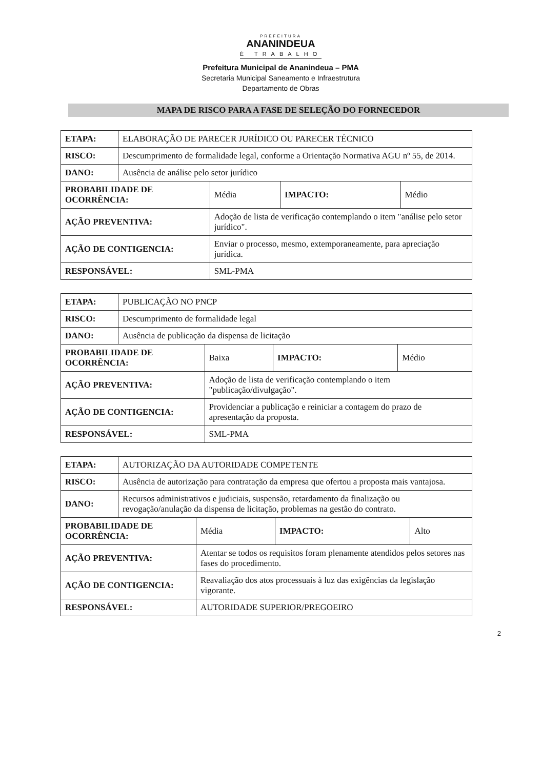PREFEITURA
ANANINDEUA
É TRABALHO
Prefeitura Municipal de Ananindeua – PMA
Secretaria Municipal Saneamento e Infraestrutura
Departamento de Obras
MAPA DE RISCO PARA A FASE DE SELEÇÃO DO FORNECEDOR
| ETAPA: | ELABORAÇÃO DE PARECER JURÍDICO OU PARECER TÉCNICO | | | |
| RISCO: | Descumprimento de formalidade legal, conforme a Orientação Normativa AGU nº 55, de 2014. | | | |
| DANO: | Ausência de análise pelo setor jurídico | | | |
| PROBABILIDADE DE OCORRÊNCIA: | | Média | IMPACTO: | Médio |
| AÇÃO PREVENTIVA: | | Adoção de lista de verificação contemplando o item "análise pelo setor jurídico". | | |
| AÇÃO DE CONTIGENCIA: | | Enviar o processo, mesmo, extemporaneamente, para apreciação jurídica. | | |
| RESPONSÁVEL: | | SML-PMA | | |
| ETAPA: | PUBLICAÇÃO NO PNCP | | | |
| RISCO: | Descumprimento de formalidade legal | | | |
| DANO: | Ausência de publicação da dispensa de licitação | | | |
| PROBABILIDADE DE OCORRÊNCIA: | | Baixa | IMPACTO: | Médio |
| AÇÃO PREVENTIVA: | | Adoção de lista de verificação contemplando o item "publicação/divulgação". | | |
| AÇÃO DE CONTIGENCIA: | | Providenciar a publicação e reiniciar a contagem do prazo de apresentação da proposta. | | |
| RESPONSÁVEL: | | SML-PMA | | |
| ETAPA: | AUTORIZAÇÃO DA AUTORIDADE COMPETENTE | | | |
| RISCO: | Ausência de autorização para contratação da empresa que ofertou a proposta mais vantajosa. | | | |
| DANO: | Recursos administrativos e judiciais, suspensão, retardamento da finalização ou revogação/anulação da dispensa de licitação, problemas na gestão do contrato. | | | |
| PROBABILIDADE DE OCORRÊNCIA: | | Média | IMPACTO: | Alto |
| AÇÃO PREVENTIVA: | | Atentar se todos os requisitos foram plenamente atendidos pelos setores nas fases do procedimento. | | |
| AÇÃO DE CONTIGENCIA: | | Reavaliação dos atos processuais à luz das exigências da legislação vigorante. | | |
| RESPONSÁVEL: | | AUTORIDADE SUPERIOR/PREGOEIRO | | |
2